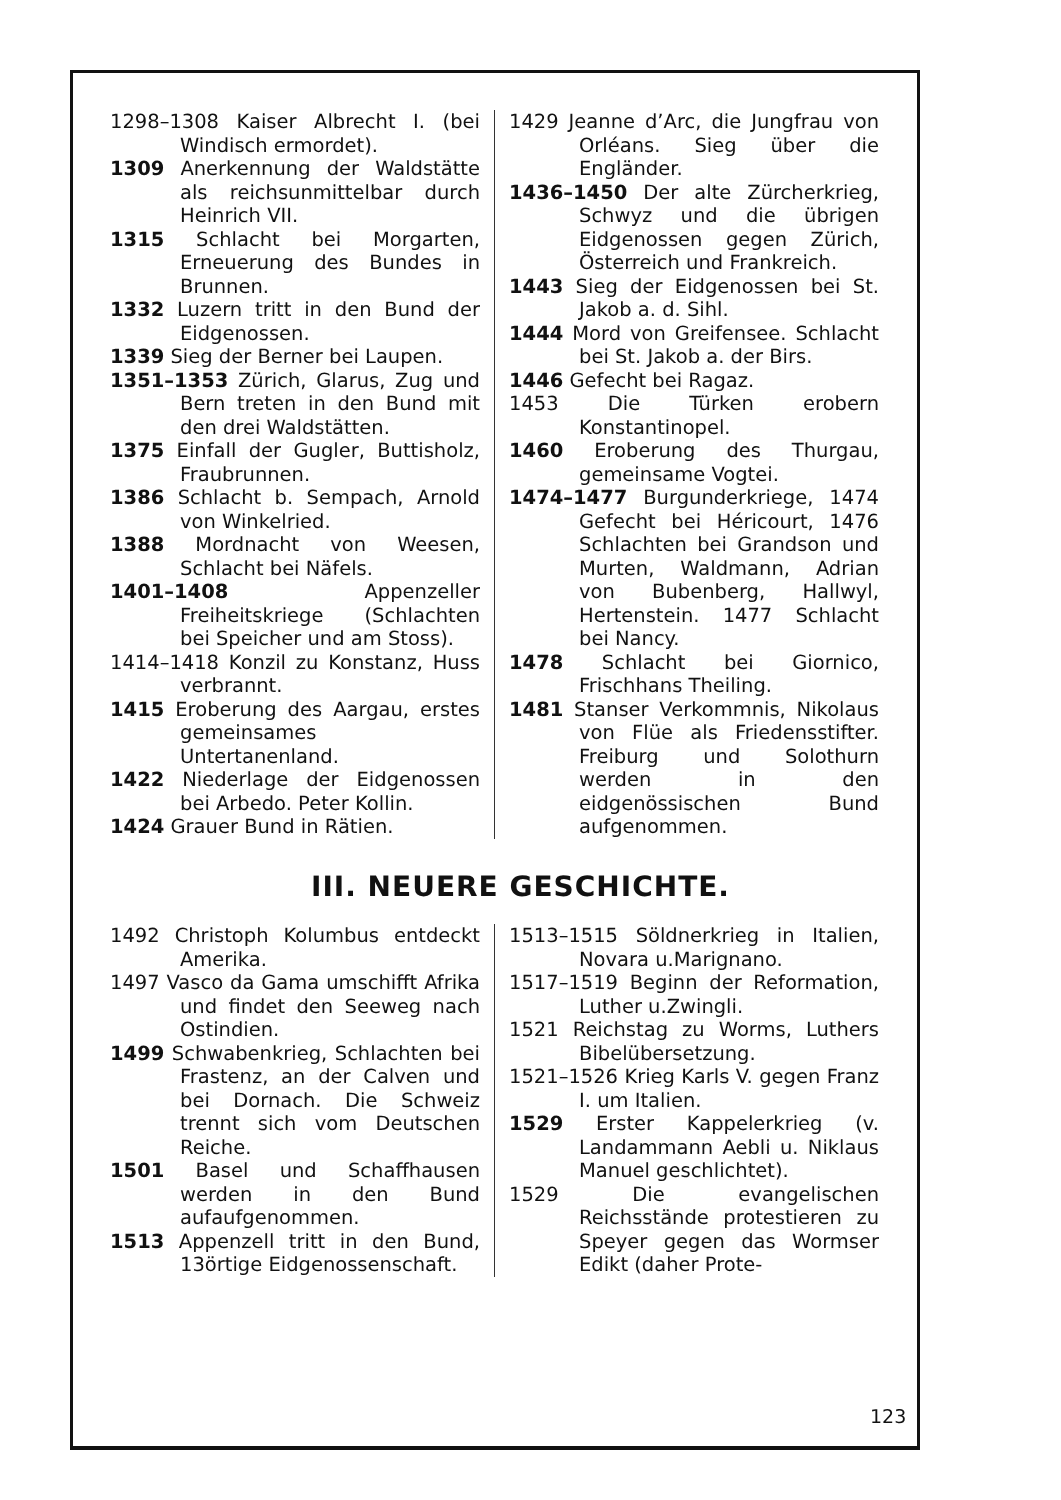1298–1308 Kaiser Albrecht I. (bei Windisch ermordet).
1309 Anerkennung der Waldstätte als reichsunmittelbar durch Heinrich VII.
1315 Schlacht bei Morgarten, Erneuerung des Bundes in Brunnen.
1332 Luzern tritt in den Bund der Eidgenossen.
1339 Sieg der Berner bei Laupen.
1351–1353 Zürich, Glarus, Zug und Bern treten in den Bund mit den drei Waldstätten.
1375 Einfall der Gugler, Buttisholz, Fraubrunnen.
1386 Schlacht b. Sempach, Arnold von Winkelried.
1388 Mordnacht von Weesen, Schlacht bei Näfels.
1401–1408 Appenzeller Freiheitskriege (Schlachten bei Speicher und am Stoss).
1414–1418 Konzil zu Konstanz, Huss verbrannt.
1415 Eroberung des Aargau, erstes gemeinsames Untertanenland.
1422 Niederlage der Eidgenossen bei Arbedo. Peter Kollin.
1424 Grauer Bund in Rätien.
1429 Jeanne d’Arc, die Jungfrau von Orléans. Sieg über die Engländer.
1436–1450 Der alte Zürcherkrieg, Schwyz und die übrigen Eidgenossen gegen Zürich, Österreich und Frankreich.
1443 Sieg der Eidgenossen bei St. Jakob a. d. Sihl.
1444 Mord von Greifensee. Schlacht bei St. Jakob a. der Birs.
1446 Gefecht bei Ragaz.
1453 Die Türken erobern Konstantinopel.
1460 Eroberung des Thurgau, gemeinsame Vogtei.
1474–1477 Burgunderkriege, 1474 Gefecht bei Héricourt, 1476 Schlachten bei Grandson und Murten, Waldmann, Adrian von Bubenberg, Hallwyl, Hertenstein. 1477 Schlacht bei Nancy.
1478 Schlacht bei Giornico, Frischhans Theiling.
1481 Stanser Verkommnis, Nikolaus von Flüe als Friedensstifter. Freiburg und Solothurn werden in den eidgenössischen Bund aufgenommen.
III. NEUERE GESCHICHTE.
1492 Christoph Kolumbus entdeckt Amerika.
1497 Vasco da Gama umschifft Afrika und findet den Seeweg nach Ostindien.
1499 Schwabenkrieg, Schlachten bei Frastenz, an der Calven und bei Dornach. Die Schweiz trennt sich vom Deutschen Reiche.
1501 Basel und Schaffhausen werden in den Bund aufaufgenommen.
1513 Appenzell tritt in den Bund, 13örtige Eidgenossenschaft.
1513–1515 Söldnerkrieg in Italien, Novara u.Marignano.
1517–1519 Beginn der Reformation, Luther u.Zwingli.
1521 Reichstag zu Worms, Luthers Bibelübersetzung.
1521–1526 Krieg Karls V. gegen Franz I. um Italien.
1529 Erster Kappelerkrieg (v. Landammann Aebli u. Niklaus Manuel geschlichtet).
1529 Die evangelischen Reichsstände protestieren zu Speyer gegen das Wormser Edikt (daher Prote-
123